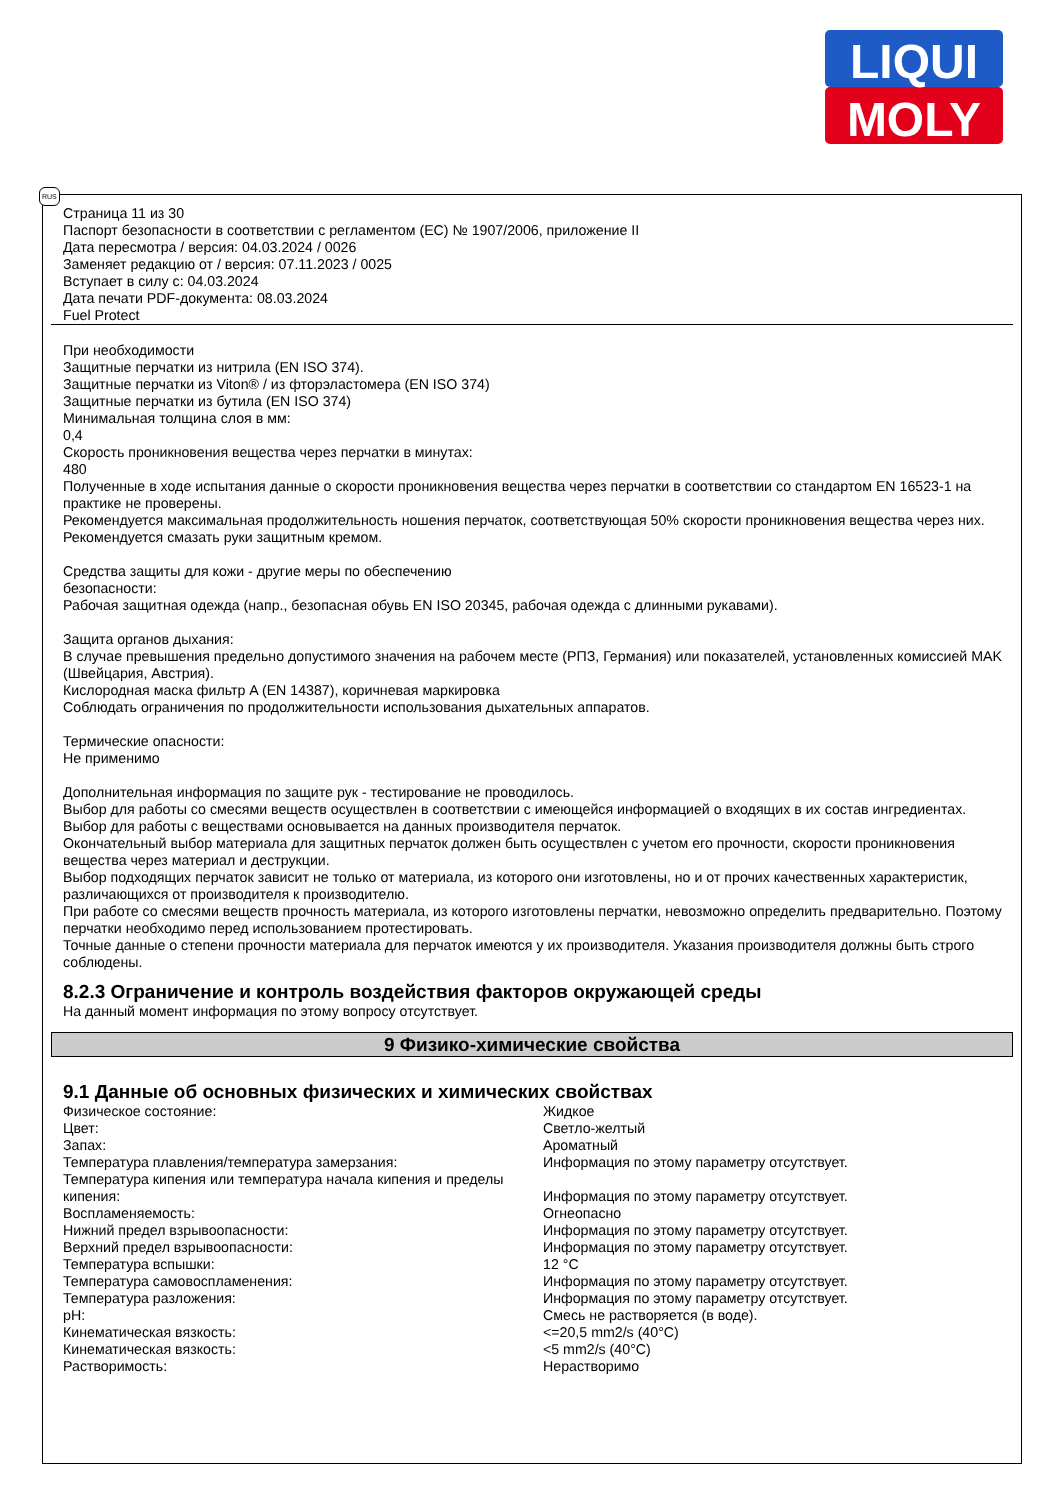LIQUI
MOLY
RUS
Страница 11 из 30
Паспорт безопасности в соответствии с регламентом (ЕС) № 1907/2006, приложение II
Дата пересмотра / версия: 04.03.2024 / 0026
Заменяет редакцию от / версия: 07.11.2023 / 0025
Вступает в силу с: 04.03.2024
Дата печати PDF-документа: 08.03.2024
Fuel Protect
При необходимости
Защитные перчатки из нитрила (EN ISO 374).
Защитные перчатки из Viton® / из фторэластомера (EN ISO 374)
Защитные перчатки из бутила (EN ISO 374)
Минимальная толщина слоя в мм:
0,4
Скорость проникновения вещества через перчатки в минутах:
480
Полученные в ходе испытания данные о скорости проникновения вещества через перчатки в соответствии со стандартом EN 16523-1 на практике не проверены.
Рекомендуется максимальная продолжительность ношения перчаток, соответствующая 50% скорости проникновения вещества через них.
Рекомендуется смазать руки защитным кремом.
Средства защиты для кожи - другие меры по обеспечению
безопасности:
Рабочая защитная одежда (напр., безопасная обувь EN ISO 20345, рабочая одежда с длинными рукавами).
Защита органов дыхания:
В случае превышения предельно допустимого значения на рабочем месте (РПЗ, Германия) или показателей, установленных комиссией MAK (Швейцария, Австрия).
Кислородная маска фильтр A (EN 14387), коричневая маркировка
Соблюдать ограничения по продолжительности использования дыхательных аппаратов.
Термические опасности:
Не применимо
Дополнительная информация по защите рук - тестирование не проводилось.
Выбор для работы со смесями веществ осуществлен в соответствии с имеющейся информацией о входящих в их состав ингредиентах.
Выбор для работы с веществами основывается на данных производителя перчаток.
Окончательный выбор материала для защитных перчаток должен быть осуществлен с учетом его прочности, скорости проникновения вещества через материал и деструкции.
Выбор подходящих перчаток зависит не только от материала, из которого они изготовлены, но и от прочих качественных характеристик, различающихся от производителя к производителю.
При работе со смесями веществ прочность материала, из которого изготовлены перчатки, невозможно определить предварительно. Поэтому перчатки необходимо перед использованием протестировать.
Точные данные о степени прочности материала для перчаток имеются у их производителя. Указания производителя должны быть строго соблюдены.
8.2.3 Ограничение и контроль воздействия факторов окружающей среды
На данный момент информация по этому вопросу отсутствует.
9 Физико-химические свойства
9.1 Данные об основных физических и химических свойствах
| Физическое состояние: | Жидкое |
| Цвет: | Светло-желтый |
| Запах: | Ароматный |
| Температура плавления/температура замерзания: | Информация по этому параметру отсутствует. |
| Температура кипения или температура начала кипения и пределы кипения: | Информация по этому параметру отсутствует. |
| Воспламеняемость: | Огнеопасно |
| Нижний предел взрывоопасности: | Информация по этому параметру отсутствует. |
| Верхний предел взрывоопасности: | Информация по этому параметру отсутствует. |
| Температура вспышки: | 12 °C |
| Температура самовоспламенения: | Информация по этому параметру отсутствует. |
| Температура разложения: | Информация по этому параметру отсутствует. |
| pH: | Смесь не растворяется (в воде). |
| Кинематическая вязкость: | <=20,5 mm2/s (40°C) |
| Кинематическая вязкость: | <5 mm2/s (40°C) |
| Растворимость: | Нерастворимо |